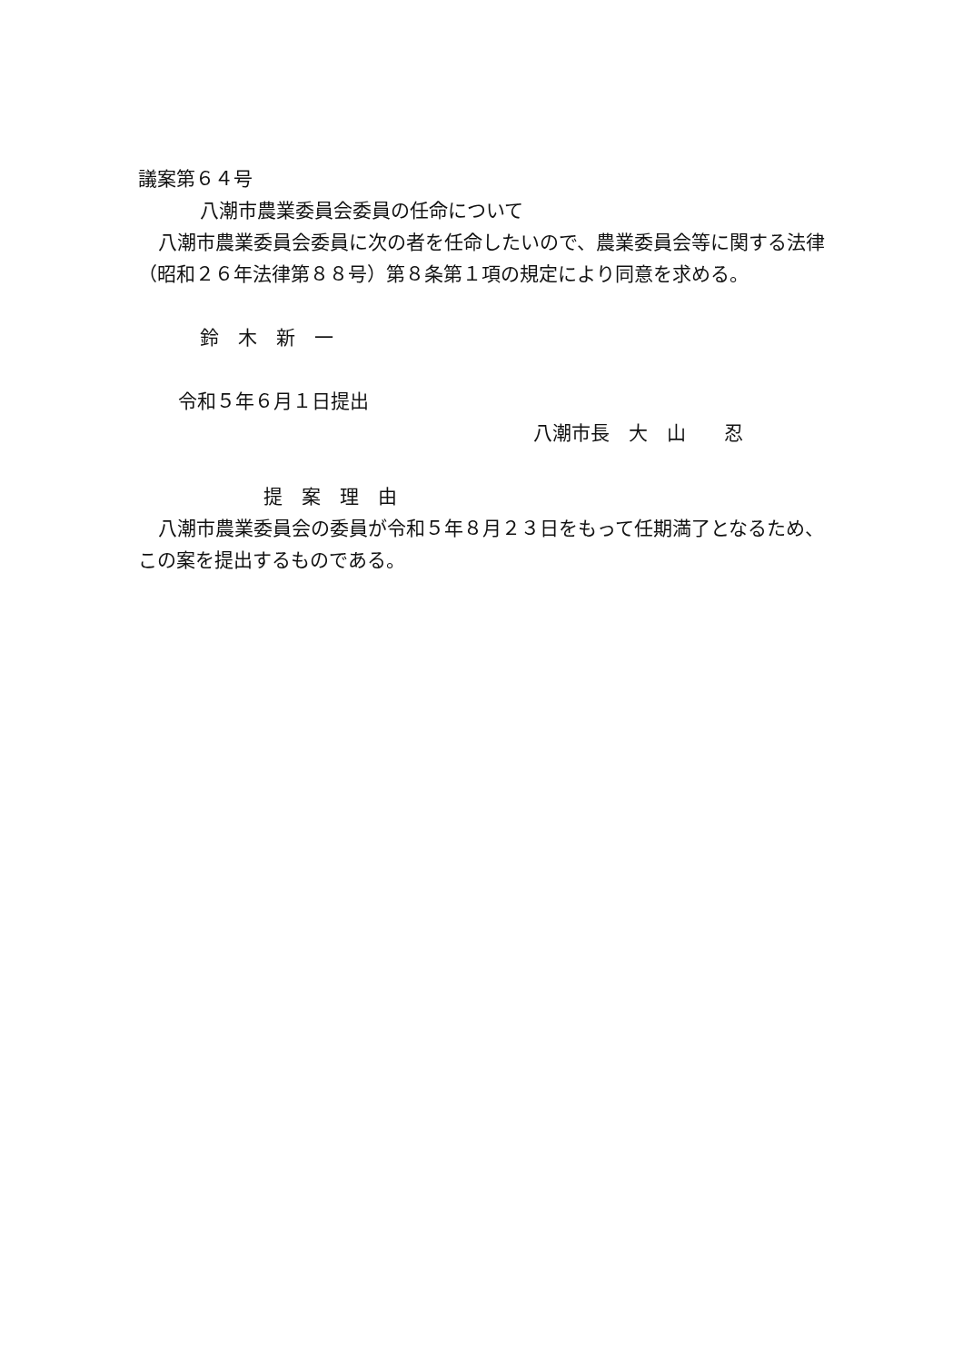議案第６４号
八潮市農業委員会委員の任命について
八潮市農業委員会委員に次の者を任命したいので、農業委員会等に関する法律（昭和２６年法律第８８号）第８条第１項の規定により同意を求める。
鈴　木　新　一
令和５年６月１日提出
八潮市長　大　山　　忍
提　案　理　由
八潮市農業委員会の委員が令和５年８月２３日をもって任期満了となるため、この案を提出するものである。